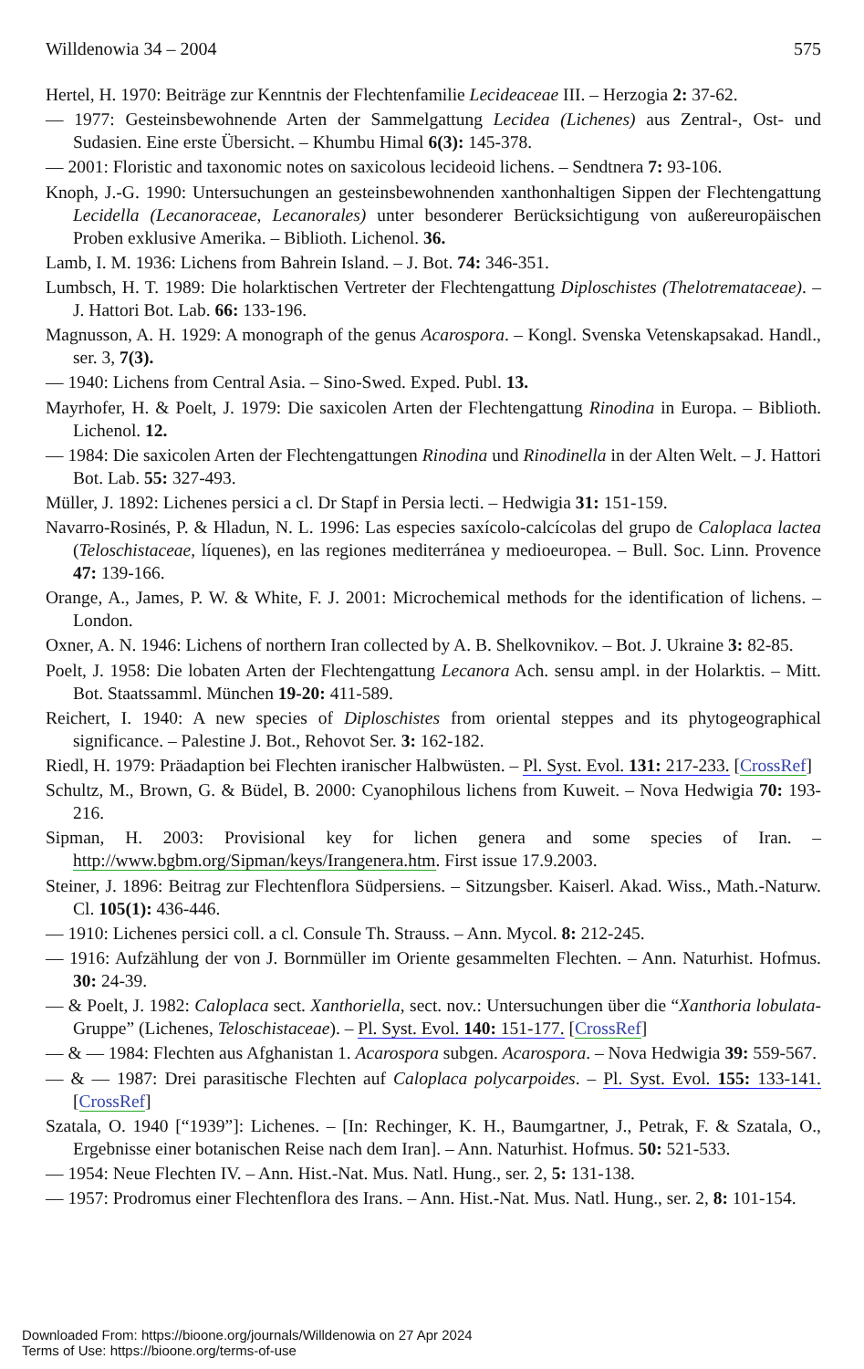Willdenowia 34 – 2004 575
Hertel, H. 1970: Beiträge zur Kenntnis der Flechtenfamilie Lecideaceae III. – Herzogia 2: 37-62.
— 1977: Gesteinsbewohnende Arten der Sammelgattung Lecidea (Lichenes) aus Zentral-, Ost- und Sudasien. Eine erste Übersicht. – Khumbu Himal 6(3): 145-378.
— 2001: Floristic and taxonomic notes on saxicolous lecideoid lichens. – Sendtnera 7: 93-106.
Knoph, J.-G. 1990: Untersuchungen an gesteinsbewohnenden xanthonhaltigen Sippen der Flechtengattung Lecidella (Lecanoraceae, Lecanorales) unter besonderer Berücksichtigung von außereuropäischen Proben exklusive Amerika. – Biblioth. Lichenol. 36.
Lamb, I. M. 1936: Lichens from Bahrein Island. – J. Bot. 74: 346-351.
Lumbsch, H. T. 1989: Die holarktischen Vertreter der Flechtengattung Diploschistes (Thelotremataceae). – J. Hattori Bot. Lab. 66: 133-196.
Magnusson, A. H. 1929: A monograph of the genus Acarospora. – Kongl. Svenska Vetenskapsakad. Handl., ser. 3, 7(3).
— 1940: Lichens from Central Asia. – Sino-Swed. Exped. Publ. 13.
Mayrhofer, H. & Poelt, J. 1979: Die saxicolen Arten der Flechtengattung Rinodina in Europa. – Biblioth. Lichenol. 12.
— 1984: Die saxicolen Arten der Flechtengattungen Rinodina und Rinodinella in der Alten Welt. – J. Hattori Bot. Lab. 55: 327-493.
Müller, J. 1892: Lichenes persici a cl. Dr Stapf in Persia lecti. – Hedwigia 31: 151-159.
Navarro-Rosinés, P. & Hladun, N. L. 1996: Las especies saxícolo-calcícolas del grupo de Caloplaca lactea (Teloschistaceae, líquenes), en las regiones mediterránea y medioeuropea. – Bull. Soc. Linn. Provence 47: 139-166.
Orange, A., James, P. W. & White, F. J. 2001: Microchemical methods for the identification of lichens. – London.
Oxner, A. N. 1946: Lichens of northern Iran collected by A. B. Shelkovnikov. – Bot. J. Ukraine 3: 82-85.
Poelt, J. 1958: Die lobaten Arten der Flechtengattung Lecanora Ach. sensu ampl. in der Holarktis. – Mitt. Bot. Staatssamml. München 19-20: 411-589.
Reichert, I. 1940: A new species of Diploschistes from oriental steppes and its phytogeographical significance. – Palestine J. Bot., Rehovot Ser. 3: 162-182.
Riedl, H. 1979: Präadaption bei Flechten iranischer Halbwüsten. – Pl. Syst. Evol. 131: 217-233. [CrossRef]
Schultz, M., Brown, G. & Büdel, B. 2000: Cyanophilous lichens from Kuweit. – Nova Hedwigia 70: 193-216.
Sipman, H. 2003: Provisional key for lichen genera and some species of Iran. – http://www.bgbm.org/Sipman/keys/Irangenera.htm. First issue 17.9.2003.
Steiner, J. 1896: Beitrag zur Flechtenflora Südpersiens. – Sitzungsber. Kaiserl. Akad. Wiss., Math.-Naturw. Cl. 105(1): 436-446.
— 1910: Lichenes persici coll. a cl. Consule Th. Strauss. – Ann. Mycol. 8: 212-245.
— 1916: Aufzählung der von J. Bornmüller im Oriente gesammelten Flechten. – Ann. Naturhist. Hofmus. 30: 24-39.
— & Poelt, J. 1982: Caloplaca sect. Xanthoriella, sect. nov.: Untersuchungen über die “Xanthoria lobulata-Gruppe” (Lichenes, Teloschistaceae). – Pl. Syst. Evol. 140: 151-177. [CrossRef]
— & — 1984: Flechten aus Afghanistan 1. Acarospora subgen. Acarospora. – Nova Hedwigia 39: 559-567.
— & — 1987: Drei parasitische Flechten auf Caloplaca polycarpoides. – Pl. Syst. Evol. 155: 133-141. [CrossRef]
Szatala, O. 1940 [“1939”]: Lichenes. – [In: Rechinger, K. H., Baumgartner, J., Petrak, F. & Szatala, O., Ergebnisse einer botanischen Reise nach dem Iran]. – Ann. Naturhist. Hofmus. 50: 521-533.
— 1954: Neue Flechten IV. – Ann. Hist.-Nat. Mus. Natl. Hung., ser. 2, 5: 131-138.
— 1957: Prodromus einer Flechtenflora des Irans. – Ann. Hist.-Nat. Mus. Natl. Hung., ser. 2, 8: 101-154.
Downloaded From: https://bioone.org/journals/Willdenowia on 27 Apr 2024
Terms of Use: https://bioone.org/terms-of-use